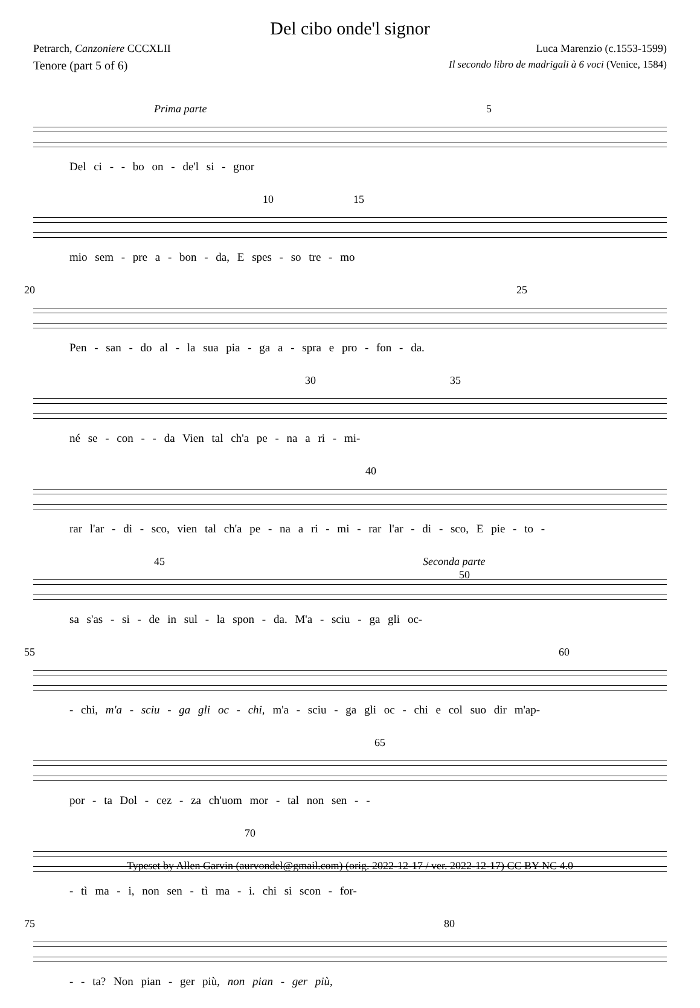Del cibo onde'l signor
Petrarch, Canzoniere CCCXLII Luca Marenzio (c.1553-1599)
Tenore (part 5 of 6) Il secondo libro de madrigali à 6 voci (Venice, 1584)
Prima parte 5
Del ci - - bo on - de'l si - gnor
10 15
mio sem - pre a - bon - da, E spes - so tre - mo
20 25
Pen - san - do al - la sua pia - ga a - spra e pro - fon - da.
30 35
né se - con - - da Vien tal ch'a pe - na a ri - mi-
40
rar l'ar - di - sco, vien tal ch'a pe - na a ri - mi - rar l'ar - di - sco, E pie - to -
45 Seconda parte
50
sa s'as - si - de in sul - la spon - da. M'a - sciu - ga gli oc-
55 60
- chi, m'a - sciu - ga gli oc - chi, m'a - sciu - ga gli oc - chi e col suo dir m'ap-
65
por - ta Dol - cez - za ch'uom mor - tal non sen - -
70
- tì ma - i, non sen - tì ma - i. chi si scon - for-
75 80
- - ta? Non pian - ger più, non pian - ger più,
Typeset by Allen Garvin (aurvondel@gmail.com) (orig. 2022-12-17 / ver. 2022-12-17) CC BY-NC 4.0